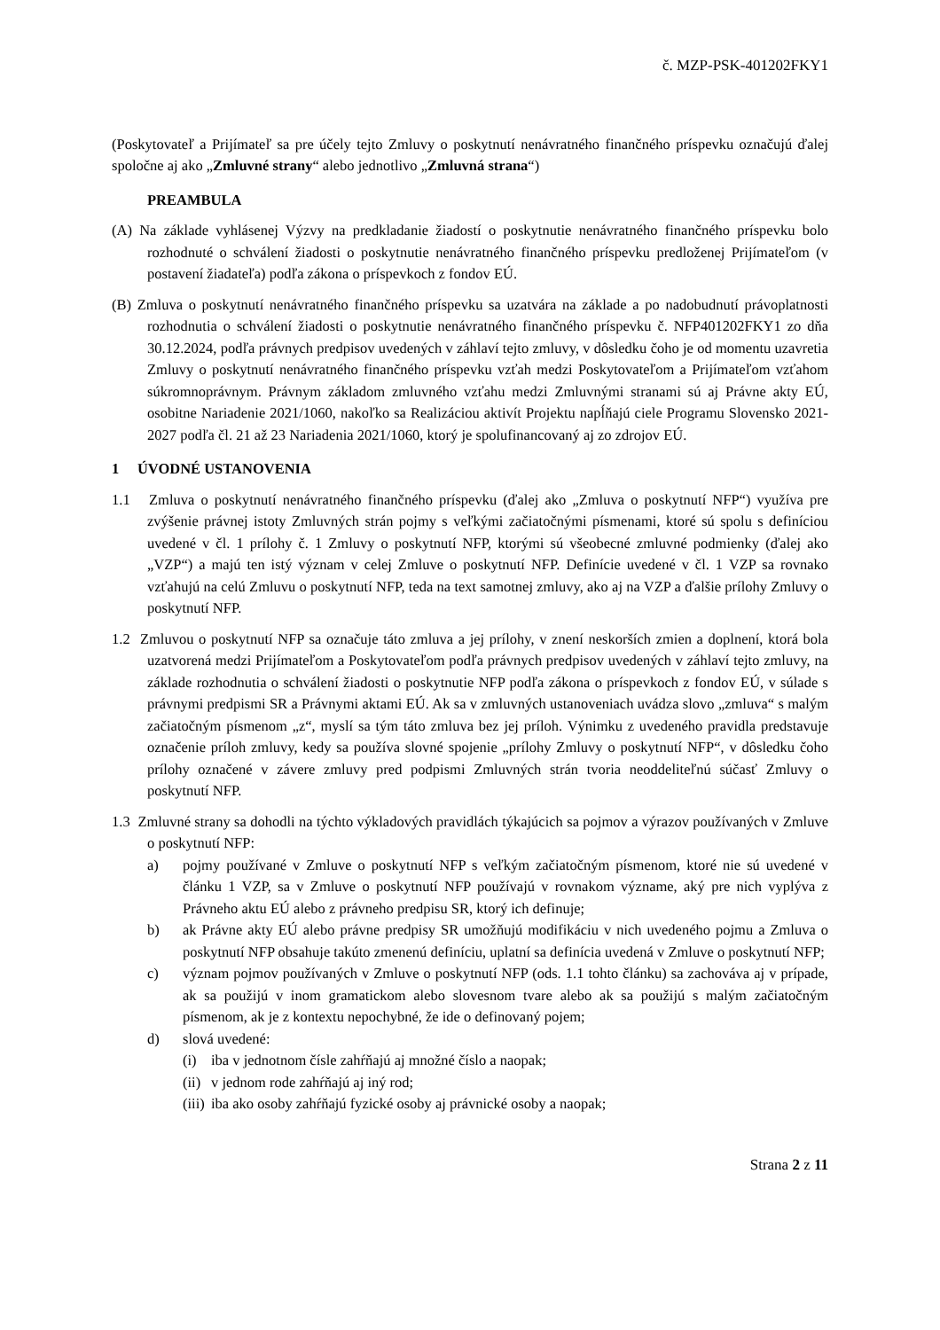č. MZP-PSK-401202FKY1
(Poskytovateľ a Prijímateľ sa pre účely tejto Zmluvy o poskytnutí nenávratného finančného príspevku označujú ďalej spoločne aj ako „Zmluvné strany“ alebo jednotlivo „Zmluvná strana“)
PREAMBULA
(A) Na základe vyhlásenej Výzvy na predkladanie žiadostí o poskytnutie nenávratného finančného príspevku bolo rozhodnuté o schválení žiadosti o poskytnutie nenávratného finančného príspevku predloženej Prijímateľom (v postavení žiadateľa) podľa zákona o príspevkoch z fondov EÚ.
(B) Zmluva o poskytnutí nenávratného finančného príspevku sa uzatvára na základe a po nadobudnutí právoplatnosti rozhodnutia o schválení žiadosti o poskytnutie nenávratného finančného príspevku č. NFP401202FKY1 zo dňa 30.12.2024, podľa právnych predpisov uvedených v záhlaví tejto zmluvy, v dôsledku čoho je od momentu uzavretia Zmluvy o poskytnutí nenávratného finančného príspevku vzťah medzi Poskytovateľom a Prijímateľom vzťahom súkromnoprávnym. Právnym základom zmluvného vzťahu medzi Zmluvnými stranami sú aj Právne akty EÚ, osobitne Nariadenie 2021/1060, nakoľko sa Realizáciou aktivít Projektu napĺňajú ciele Programu Slovensko 2021-2027 podľa čl. 21 až 23 Nariadenia 2021/1060, ktorý je spolufinancovaný aj zo zdrojov EÚ.
1 ÚVODNÉ USTANOVENIA
1.1 Zmluva o poskytnutí nenávratného finančného príspevku (ďalej ako „Zmluva o poskytnutí NFP“) využíva pre zvýšenie právnej istoty Zmluvných strán pojmy s veľkými začiatočnými písmenami, ktoré sú spolu s definíciou uvedené v čl. 1 prílohy č. 1 Zmluvy o poskytnutí NFP, ktorými sú všeobecné zmluvné podmienky (ďalej ako „VZP“) a majú ten istý význam v celej Zmluve o poskytnutí NFP. Definície uvedené v čl. 1 VZP sa rovnako vzťahujú na celú Zmluvu o poskytnutí NFP, teda na text samotnej zmluvy, ako aj na VZP a ďalšie prílohy Zmluvy o poskytnutí NFP.
1.2 Zmluvou o poskytnutí NFP sa označuje táto zmluva a jej prílohy, v znení neskorších zmien a doplnení, ktorá bola uzatvorená medzi Prijímateľom a Poskytovateľom podľa právnych predpisov uvedených v záhlaví tejto zmluvy, na základe rozhodnutia o schválení žiadosti o poskytnutie NFP podľa zákona o príspevkoch z fondov EÚ, v súlade s právnymi predpismi SR a Právnymi aktami EÚ. Ak sa v zmluvných ustanoveniach uvádza slovo „zmluva“ s malým začiatočným písmenom „z“, myslí sa tým táto zmluva bez jej príloh. Výnimku z uvedeného pravidla predstavuje označenie príloh zmluvy, kedy sa používa slovné spojenie „prílohy Zmluvy o poskytnutí NFP“, v dôsledku čoho prílohy označené v závere zmluvy pred podpismi Zmluvných strán tvoria neoddeliteľnú súčasť Zmluvy o poskytnutí NFP.
1.3 Zmluvné strany sa dohodli na týchto výkladových pravidlách týkajúcich sa pojmov a výrazov používaných v Zmluve o poskytnutí NFP:
a) pojmy používané v Zmluve o poskytnutí NFP s veľkým začiatočným písmenom, ktoré nie sú uvedené v článku 1 VZP, sa v Zmluve o poskytnutí NFP používajú v rovnakom význame, aký pre nich vyplýva z Právneho aktu EÚ alebo z právneho predpisu SR, ktorý ich definuje;
b) ak Právne akty EÚ alebo právne predpisy SR umožňujú modifikáciu v nich uvedeného pojmu a Zmluva o poskytnutí NFP obsahuje takúto zmenenú definíciu, uplatní sa definícia uvedená v Zmluve o poskytnutí NFP;
c) význam pojmov používaných v Zmluve o poskytnutí NFP (ods. 1.1 tohto článku) sa zachováva aj v prípade, ak sa použijú v inom gramatickom alebo slovesnom tvare alebo ak sa použijú s malým začiatočným písmenom, ak je z kontextu nepochybné, že ide o definovaný pojem;
d) slová uvedené:
(i) iba v jednotnom čísle zahŕňajú aj množné číslo a naopak;
(ii) v jednom rode zahŕňajú aj iný rod;
(iii) iba ako osoby zahŕňajú fyzické osoby aj právnické osoby a naopak;
Strana 2 z 11